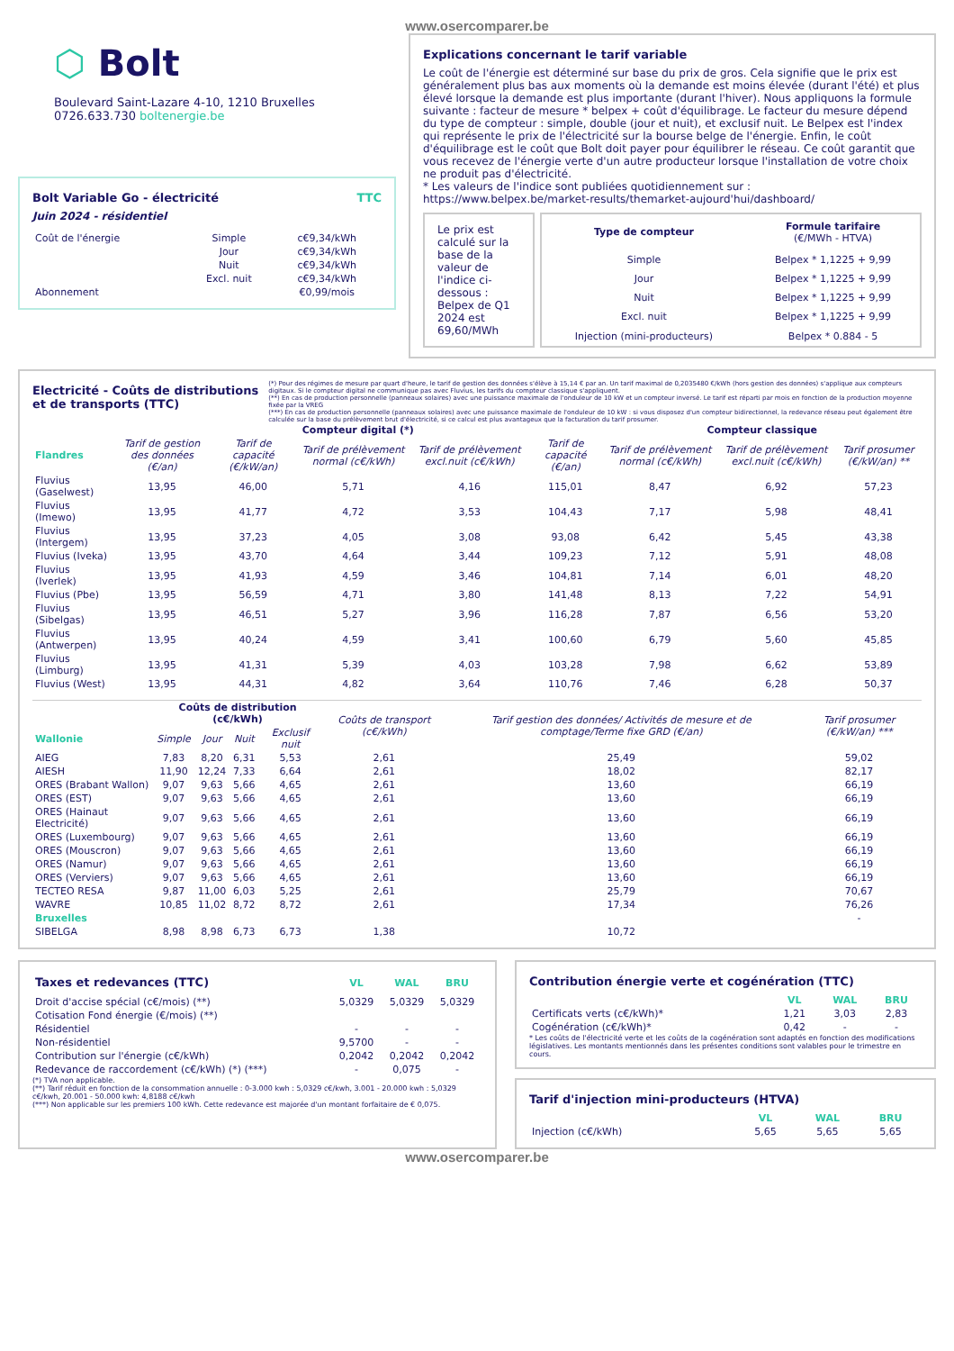www.osercomparer.be
⬡ Bolt
Boulevard Saint-Lazare 4-10, 1210 Bruxelles
0726.633.730 boltenergie.be
Bolt Variable Go - électricité TTC
Juin 2024 - résidentiel
| Coût de l'énergie | Simple | c€9,34/kWh |
| | Jour | c€9,34/kWh |
| | Nuit | c€9,34/kWh |
| | Excl. nuit | c€9,34/kWh |
| Abonnement | | €0,99/mois |
Explications concernant le tarif variable
Le coût de l'énergie est déterminé sur base du prix de gros. Cela signifie que le prix est généralement plus bas aux moments où la demande est moins élevée (durant l'été) et plus élevé lorsque la demande est plus importante (durant l'hiver). Nous appliquons la formule suivante : facteur de mesure * belpex + coût d'équilibrage. Le facteur du mesure dépend du type de compteur : simple, double (jour et nuit), et exclusif nuit. Le Belpex est l'index qui représente le prix de l'électricité sur la bourse belge de l'énergie. Enfin, le coût d'équilibrage est le coût que Bolt doit payer pour équilibrer le réseau. Ce coût garantit que vous recevez de l'énergie verte d'un autre producteur lorsque l'installation de votre choix ne produit pas d'électricité.
* Les valeurs de l'indice sont publiées quotidiennement sur :
https://www.belpex.be/market-results/themarket-aujourd'hui/dashboard/
Le prix est calculé sur la base de la valeur de l'indice ci-dessous : Belpex de Q1 2024 est 69,60/MWh
| Type de compteur | Formule tarifaire (€/MWh - HTVA) |
| Simple | Belpex * 1,1225 + 9,99 |
| Jour | Belpex * 1,1225 + 9,99 |
| Nuit | Belpex * 1,1225 + 9,99 |
| Excl. nuit | Belpex * 1,1225 + 9,99 |
| Injection (mini-producteurs) | Belpex * 0.884 - 5 |
Electricité - Coûts de distributions et de transports (TTC)
(*) Pour des régimes de mesure par quart d'heure, le tarif de gestion des données s'élève à 15,14 € par an. Un tarif maximal de 0,2035480 €/kWh (hors gestion des données) s'applique aux compteurs digitaux. Si le compteur digital ne communique pas avec Fluvius, les tarifs du compteur classique s'appliquent.
(**) En cas de production personnelle (panneaux solaires) avec une puissance maximale de l'onduleur de 10 kW et un compteur inversé. Le tarif est réparti par mois en fonction de la production moyenne fixée par la VREG
(***) En cas de production personnelle (panneaux solaires) avec une puissance maximale de l'onduleur de 10 kW : si vous disposez d'un compteur bidirectionnel, la redevance réseau peut également être calculée sur la base du prélèvement brut d'électricité, si ce calcul est plus avantageux que la facturation du tarif prosumer.
| | Compteur digital (*) | | | | | Compteur classique | | |
| Flandres | Tarif de gestion des données (€/an) | Tarif de capacité (€/kW/an) | Tarif de prélèvement normal (c€/kWh) | Tarif de prélèvement excl.nuit (c€/kWh) | Tarif de capacité (€/an) | Tarif de prélèvement normal (c€/kWh) | Tarif de prélèvement excl.nuit (c€/kWh) | Tarif prosumer (€/kW/an) ** |
| Fluvius (Gaselwest) | 13,95 | 46,00 | 5,71 | 4,16 | 115,01 | 8,47 | 6,92 | 57,23 |
| Fluvius (Imewo) | 13,95 | 41,77 | 4,72 | 3,53 | 104,43 | 7,17 | 5,98 | 48,41 |
| Fluvius (Intergem) | 13,95 | 37,23 | 4,05 | 3,08 | 93,08 | 6,42 | 5,45 | 43,38 |
| Fluvius (Iveka) | 13,95 | 43,70 | 4,64 | 3,44 | 109,23 | 7,12 | 5,91 | 48,08 |
| Fluvius (Iverlek) | 13,95 | 41,93 | 4,59 | 3,46 | 104,81 | 7,14 | 6,01 | 48,20 |
| Fluvius (Pbe) | 13,95 | 56,59 | 4,71 | 3,80 | 141,48 | 8,13 | 7,22 | 54,91 |
| Fluvius (Sibelgas) | 13,95 | 46,51 | 5,27 | 3,96 | 116,28 | 7,87 | 6,56 | 53,20 |
| Fluvius (Antwerpen) | 13,95 | 40,24 | 4,59 | 3,41 | 100,60 | 6,79 | 5,60 | 45,85 |
| Fluvius (Limburg) | 13,95 | 41,31 | 5,39 | 4,03 | 103,28 | 7,98 | 6,62 | 53,89 |
| Fluvius (West) | 13,95 | 44,31 | 4,82 | 3,64 | 110,76 | 7,46 | 6,28 | 50,37 |
| | Coûts de distribution (c€/kWh) | | | | Coûts de transport (c€/kWh) | Tarif gestion des données/ Activités de mesure et de comptage/Terme fixe GRD (€/an) | Tarif prosumer (€/kW/an) *** |
| Wallonie | Simple | Jour | Nuit | Exclusif nuit | | | |
| AIEG | 7,83 | 8,20 | 6,31 | 5,53 | 2,61 | 25,49 | 59,02 |
| AIESH | 11,90 | 12,24 | 7,33 | 6,64 | 2,61 | 18,02 | 82,17 |
| ORES (Brabant Wallon) | 9,07 | 9,63 | 5,66 | 4,65 | 2,61 | 13,60 | 66,19 |
| ORES (EST) | 9,07 | 9,63 | 5,66 | 4,65 | 2,61 | 13,60 | 66,19 |
| ORES (Hainaut Electricité) | 9,07 | 9,63 | 5,66 | 4,65 | 2,61 | 13,60 | 66,19 |
| ORES (Luxembourg) | 9,07 | 9,63 | 5,66 | 4,65 | 2,61 | 13,60 | 66,19 |
| ORES (Mouscron) | 9,07 | 9,63 | 5,66 | 4,65 | 2,61 | 13,60 | 66,19 |
| ORES (Namur) | 9,07 | 9,63 | 5,66 | 4,65 | 2,61 | 13,60 | 66,19 |
| ORES (Verviers) | 9,07 | 9,63 | 5,66 | 4,65 | 2,61 | 13,60 | 66,19 |
| TECTEO RESA | 9,87 | 11,00 | 6,03 | 5,25 | 2,61 | 25,79 | 70,67 |
| WAVRE | 10,85 | 11,02 | 8,72 | 8,72 | 2,61 | 17,34 | 76,26 |
| Bruxelles | | | | | | | - |
| SIBELGA | 8,98 | 8,98 | 6,73 | 6,73 | 1,38 | 10,72 | |
| Taxes et redevances (TTC) | VL | WAL | BRU |
| Droit d'accise spécial (c€/mois) (**) | 5,0329 | 5,0329 | 5,0329 |
| Cotisation Fond énergie (€/mois) (**) | | | |
| Résidentiel | - | - | - |
| Non-résidentiel | 9,5700 | - | - |
| Contribution sur l'énergie (c€/kWh) | 0,2042 | 0,2042 | 0,2042 |
| Redevance de raccordement (c€/kWh) (*) (***) | - | 0,075 | - |
(*) TVA non applicable.
(**) Tarif réduit en fonction de la consommation annuelle : 0-3.000 kwh : 5,0329 c€/kwh, 3.001 - 20.000 kwh : 5,0329 c€/kwh, 20.001 - 50.000 kwh: 4,8188 c€/kwh
(***) Non applicable sur les premiers 100 kWh. Cette redevance est majorée d'un montant forfaitaire de € 0,075.
Contribution énergie verte et cogénération (TTC)
| | VL | WAL | BRU |
| Certificats verts (c€/kWh)* | 1,21 | 3,03 | 2,83 |
| Cogénération (c€/kWh)* | 0,42 | - | - |
* Les coûts de l'électricité verte et les coûts de la cogénération sont adaptés en fonction des modifications législatives. Les montants mentionnés dans les présentes conditions sont valables pour le trimestre en cours.
Tarif d'injection mini-producteurs (HTVA)
| | VL | WAL | BRU |
| Injection (c€/kWh) | 5,65 | 5,65 | 5,65 |
www.osercomparer.be